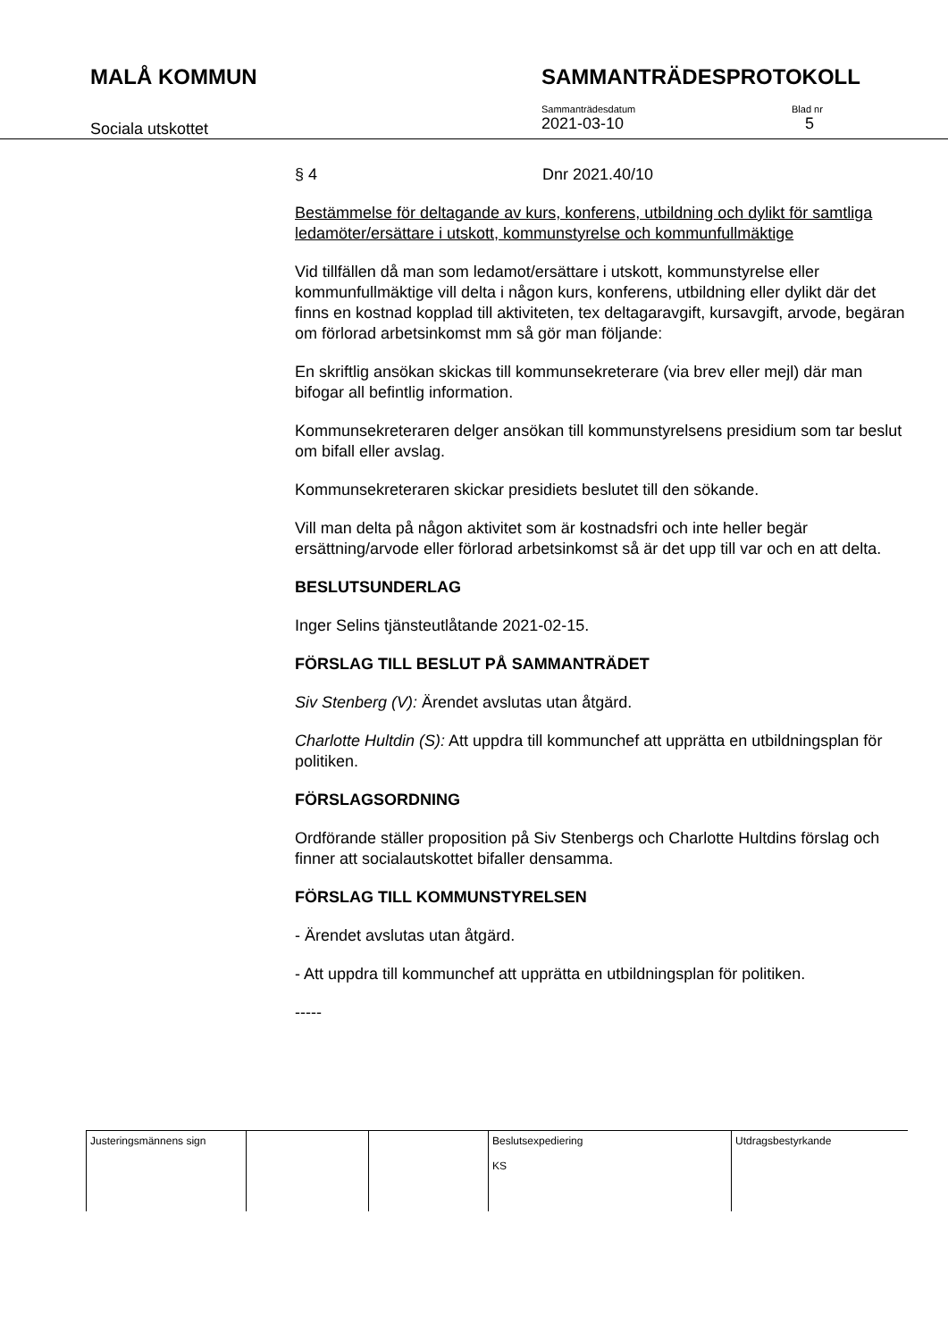MALÅ KOMMUN SAMMANTRÄDESPROTOKOLL
Sociala utskottet
Sammanträdesdatum
2021-03-10
Blad nr
5
§ 4 Dnr 2021.40/10
Bestämmelse för deltagande av kurs, konferens, utbildning och dylikt för samtliga ledamöter/ersättare i utskott, kommunstyrelse och kommunfullmäktige
Vid tillfällen då man som ledamot/ersättare i utskott, kommunstyrelse eller kommunfullmäktige vill delta i någon kurs, konferens, utbildning eller dylikt där det finns en kostnad kopplad till aktiviteten, tex deltagaravgift, kursavgift, arvode, begäran om förlorad arbetsinkomst mm så gör man följande:
En skriftlig ansökan skickas till kommunsekreterare (via brev eller mejl) där man bifogar all befintlig information.
Kommunsekreteraren delger ansökan till kommunstyrelsens presidium som tar beslut om bifall eller avslag.
Kommunsekreteraren skickar presidiets beslutet till den sökande.
Vill man delta på någon aktivitet som är kostnadsfri och inte heller begär ersättning/arvode eller förlorad arbetsinkomst så är det upp till var och en att delta.
BESLUTSUNDERLAG
Inger Selins tjänsteutlåtande 2021-02-15.
FÖRSLAG TILL BESLUT PÅ SAMMANTRÄDET
Siv Stenberg (V): Ärendet avslutas utan åtgärd.
Charlotte Hultdin (S): Att uppdra till kommunchef att upprätta en utbildningsplan för politiken.
FÖRSLAGSORDNING
Ordförande ställer proposition på Siv Stenbergs och Charlotte Hultdins förslag och finner att socialautskottet bifaller densamma.
FÖRSLAG TILL KOMMUNSTYRELSEN
- Ärendet avslutas utan åtgärd.
- Att uppdra till kommunchef att upprätta en utbildningsplan för politiken.
-----
| Justeringsmännens sign | | | Beslutsexpediering KS | Utdragsbestyrkande |